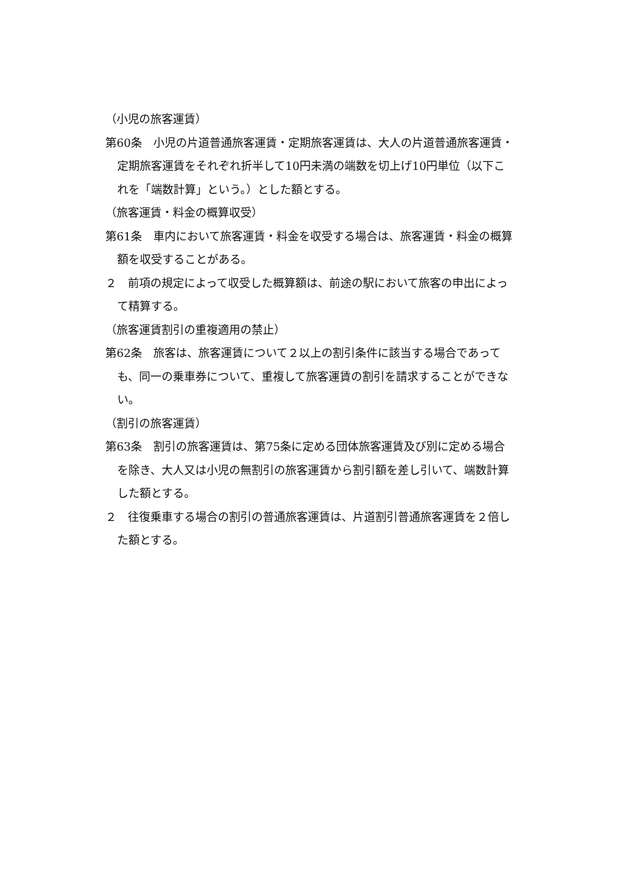（小児の旅客運賃）
第60条　小児の片道普通旅客運賃・定期旅客運賃は、大人の片道普通旅客運賃・定期旅客運賃をそれぞれ折半して10円未満の端数を切上げ10円単位（以下これを「端数計算」という。）とした額とする。
（旅客運賃・料金の概算収受）
第61条　車内において旅客運賃・料金を収受する場合は、旅客運賃・料金の概算額を収受することがある。
２　前項の規定によって収受した概算額は、前途の駅において旅客の申出によって精算する。
（旅客運賃割引の重複適用の禁止）
第62条　旅客は、旅客運賃について２以上の割引条件に該当する場合であっても、同一の乗車券について、重複して旅客運賃の割引を請求することができない。
（割引の旅客運賃）
第63条　割引の旅客運賃は、第75条に定める団体旅客運賃及び別に定める場合を除き、大人又は小児の無割引の旅客運賃から割引額を差し引いて、端数計算した額とする。
２　往復乗車する場合の割引の普通旅客運賃は、片道割引普通旅客運賃を２倍した額とする。